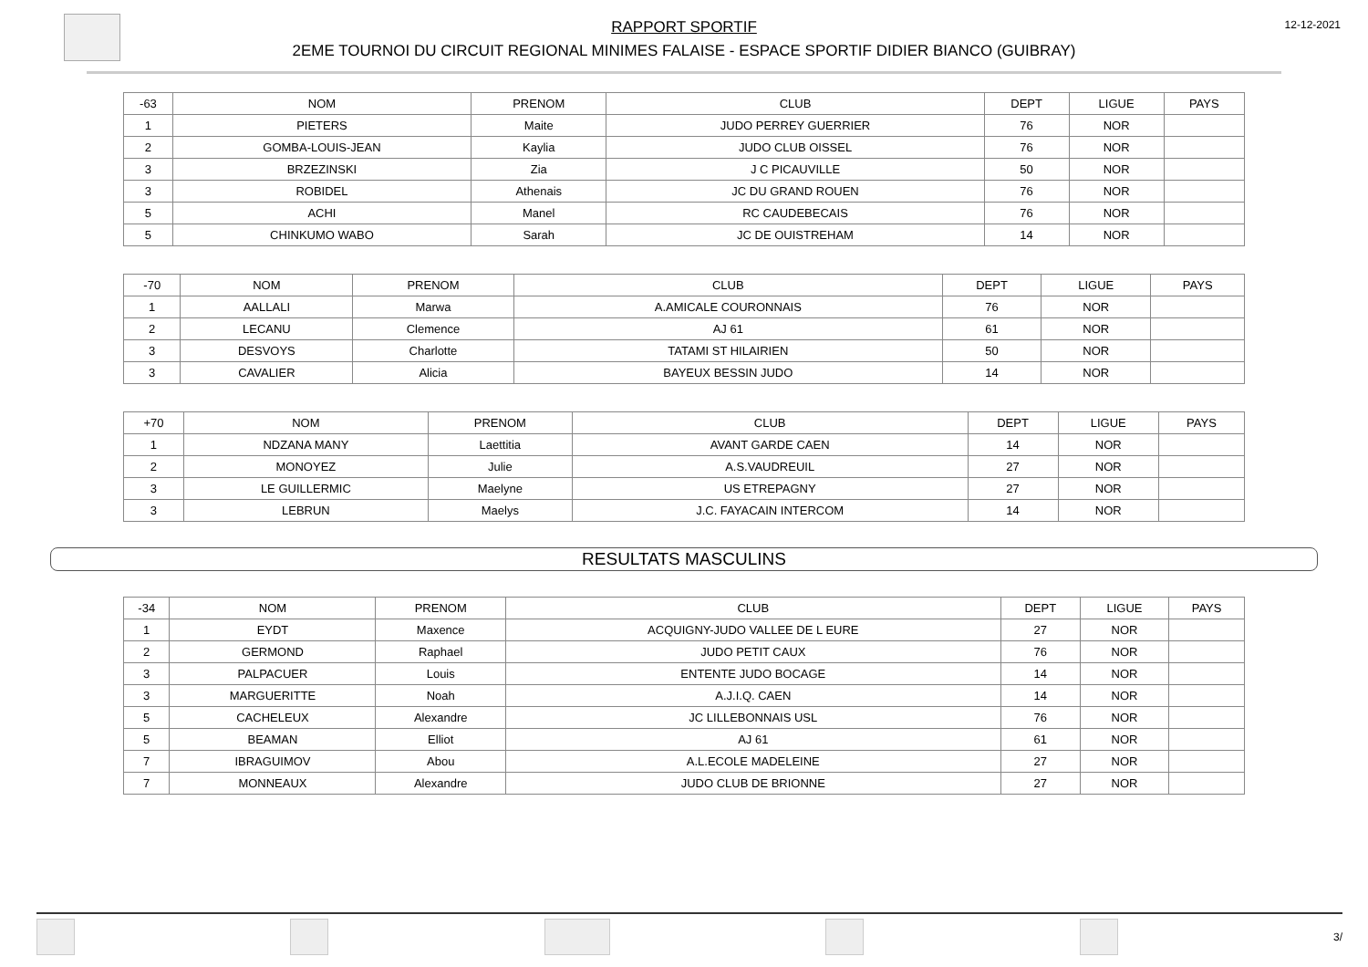RAPPORT SPORTIF
2EME TOURNOI DU CIRCUIT REGIONAL MINIMES FALAISE - ESPACE SPORTIF DIDIER BIANCO (GUIBRAY)
12-12-2021
| -63 | NOM | PRENOM | CLUB | DEPT | LIGUE | PAYS |
| --- | --- | --- | --- | --- | --- | --- |
| 1 | PIETERS | Maite | JUDO PERREY GUERRIER | 76 | NOR | |
| 2 | GOMBA-LOUIS-JEAN | Kaylia | JUDO CLUB OISSEL | 76 | NOR | |
| 3 | BRZEZINSKI | Zia | J C PICAUVILLE | 50 | NOR | |
| 3 | ROBIDEL | Athenais | JC DU GRAND ROUEN | 76 | NOR | |
| 5 | ACHI | Manel | RC CAUDEBECAIS | 76 | NOR | |
| 5 | CHINKUMO WABO | Sarah | JC DE OUISTREHAM | 14 | NOR | |
| -70 | NOM | PRENOM | CLUB | DEPT | LIGUE | PAYS |
| --- | --- | --- | --- | --- | --- | --- |
| 1 | AALLALI | Marwa | A.AMICALE COURONNAIS | 76 | NOR | |
| 2 | LECANU | Clemence | AJ 61 | 61 | NOR | |
| 3 | DESVOYS | Charlotte | TATAMI ST HILAIRIEN | 50 | NOR | |
| 3 | CAVALIER | Alicia | BAYEUX BESSIN JUDO | 14 | NOR | |
| +70 | NOM | PRENOM | CLUB | DEPT | LIGUE | PAYS |
| --- | --- | --- | --- | --- | --- | --- |
| 1 | NDZANA MANY | Laettitia | AVANT GARDE CAEN | 14 | NOR | |
| 2 | MONOYEZ | Julie | A.S.VAUDREUIL | 27 | NOR | |
| 3 | LE GUILLERMIC | Maelyne | US ETREPAGNY | 27 | NOR | |
| 3 | LEBRUN | Maelys | J.C. FAYACAIN INTERCOM | 14 | NOR | |
RESULTATS MASCULINS
| -34 | NOM | PRENOM | CLUB | DEPT | LIGUE | PAYS |
| --- | --- | --- | --- | --- | --- | --- |
| 1 | EYDT | Maxence | ACQUIGNY-JUDO VALLEE DE L EURE | 27 | NOR | |
| 2 | GERMOND | Raphael | JUDO PETIT CAUX | 76 | NOR | |
| 3 | PALPACUER | Louis | ENTENTE JUDO BOCAGE | 14 | NOR | |
| 3 | MARGUERITTE | Noah | A.J.I.Q. CAEN | 14 | NOR | |
| 5 | CACHELEUX | Alexandre | JC LILLEBONNAIS USL | 76 | NOR | |
| 5 | BEAMAN | Elliot | AJ 61 | 61 | NOR | |
| 7 | IBRAGUIMOV | Abou | A.L.ECOLE MADELEINE | 27 | NOR | |
| 7 | MONNEAUX | Alexandre | JUDO CLUB DE BRIONNE | 27 | NOR | |
3/